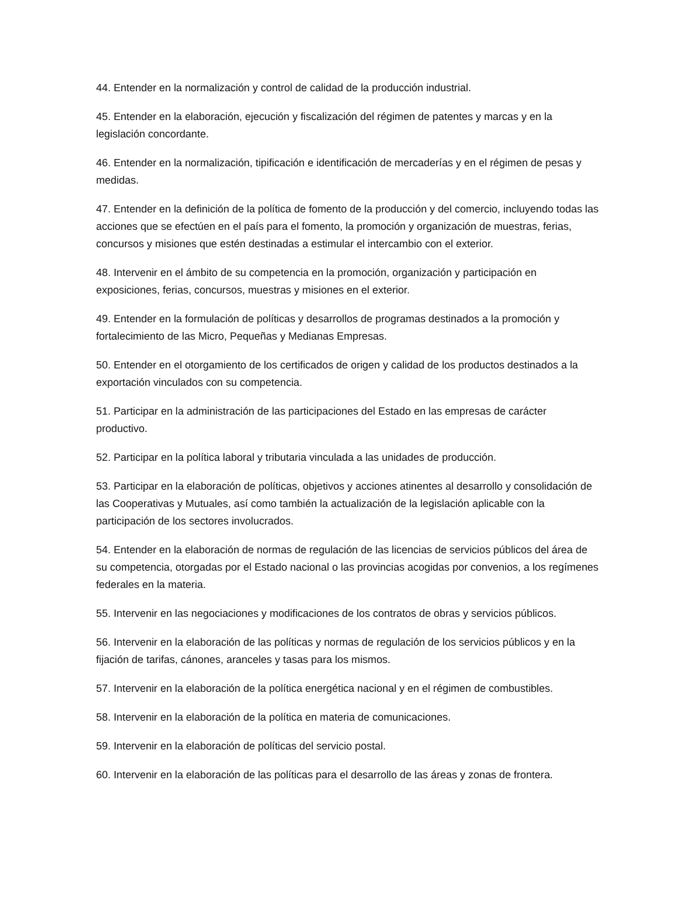44. Entender en la normalización y control de calidad de la producción industrial.
45. Entender en la elaboración, ejecución y fiscalización del régimen de patentes y marcas y en la legislación concordante.
46. Entender en la normalización, tipificación e identificación de mercaderías y en el régimen de pesas y medidas.
47. Entender en la definición de la política de fomento de la producción y del comercio, incluyendo todas las acciones que se efectúen en el país para el fomento, la promoción y organización de muestras, ferias, concursos y misiones que estén destinadas a estimular el intercambio con el exterior.
48. Intervenir en el ámbito de su competencia en la promoción, organización y participación en exposiciones, ferias, concursos, muestras y misiones en el exterior.
49. Entender en la formulación de políticas y desarrollos de programas destinados a la promoción y fortalecimiento de las Micro, Pequeñas y Medianas Empresas.
50. Entender en el otorgamiento de los certificados de origen y calidad de los productos destinados a la exportación vinculados con su competencia.
51. Participar en la administración de las participaciones del Estado en las empresas de carácter productivo.
52. Participar en la política laboral y tributaria vinculada a las unidades de producción.
53. Participar en la elaboración de políticas, objetivos y acciones atinentes al desarrollo y consolidación de las Cooperativas y Mutuales, así como también la actualización de la legislación aplicable con la participación de los sectores involucrados.
54. Entender en la elaboración de normas de regulación de las licencias de servicios públicos del área de su competencia, otorgadas por el Estado nacional o las provincias acogidas por convenios, a los regímenes federales en la materia.
55. Intervenir en las negociaciones y modificaciones de los contratos de obras y servicios públicos.
56. Intervenir en la elaboración de las políticas y normas de regulación de los servicios públicos y en la fijación de tarifas, cánones, aranceles y tasas para los mismos.
57. Intervenir en la elaboración de la política energética nacional y en el régimen de combustibles.
58. Intervenir en la elaboración de la política en materia de comunicaciones.
59. Intervenir en la elaboración de políticas del servicio postal.
60. Intervenir en la elaboración de las políticas para el desarrollo de las áreas y zonas de frontera.